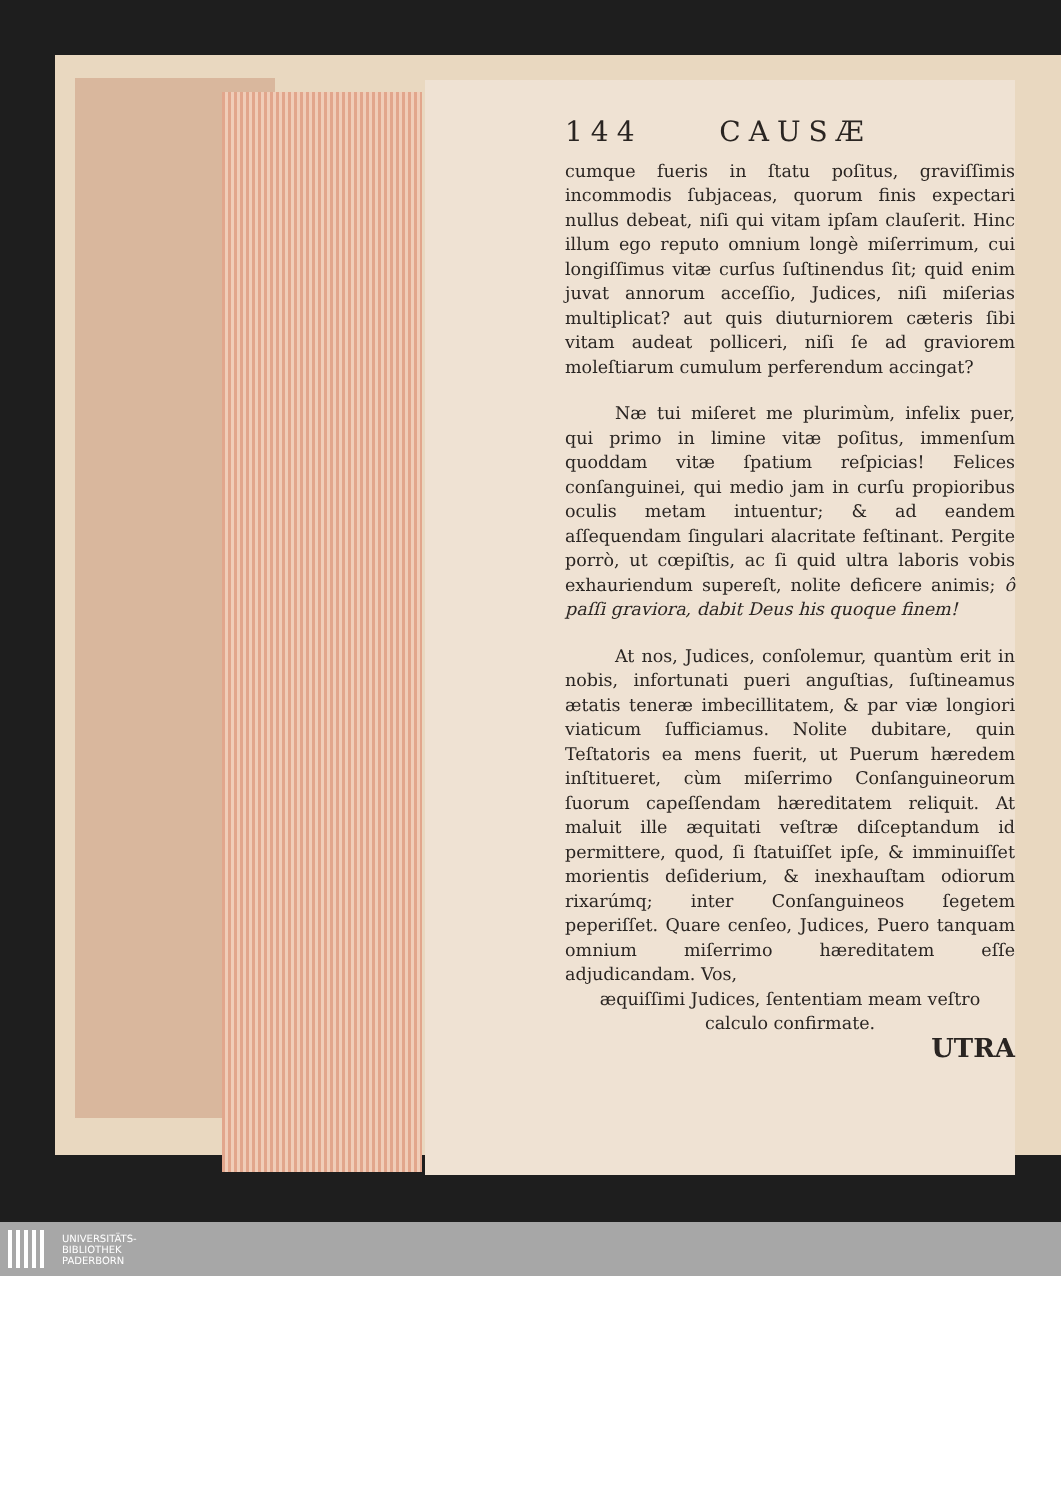144 CAUSÆ
cumque fueris in ſtatu poſitus, graviſſimis incommodis ſubjaceas, quorum finis expectari nullus debeat, niſi qui vitam ipſam clauſerit. Hinc illum ego reputo omnium longè miſerrimum, cui longiſſimus vitæ curſus ſuſtinendus ſit; quid enim juvat annorum acceſſio, Judices, niſi miſerias multiplicat? aut quis diuturniorem cæteris ſibi vitam audeat polliceri, niſi ſe ad graviorem moleſtiarum cumulum perferendum accingat?
Næ tui miſeret me plurimùm, infelix puer, qui primo in limine vitæ poſitus, immenſum quoddam vitæ ſpatium reſpicias! Felices conſanguinei, qui medio jam in curſu propioribus oculis metam intuentur; & ad eandem aſſequendam ſingulari alacritate feſtinant. Pergite porrò, ut cœpiſtis, ac ſi quid ultra laboris vobis exhauriendum supereſt, nolite deficere animis; ô paſſi graviora, dabit Deus his quoque finem!
At nos, Judices, conſolemur, quantùm erit in nobis, infortunati pueri anguſtias, ſuſtineamus ætatis teneræ imbecillitatem, & par viæ longiori viaticum ſufficiamus. Nolite dubitare, quin Teſtatoris ea mens fuerit, ut Puerum hæredem inſtitueret, cùm miſerrimo Conſanguineorum ſuorum capeſſendam hæreditatem reliquit. At maluit ille æquitati veſtræ diſceptandum id permittere, quod, ſi ſtatuiſſet ipſe, & imminuiſſet morientis deſiderium, & inexhauſtam odiorum rixarúmq; inter Conſanguineos ſegetem peperiſſet. Quare cenſeo, Judices, Puero tanquam omnium miſerrimo hæreditatem eſſe adjudicandam. Vos,
æquiſſimi Judices, ſententiam meam veſtro
calculo confirmate.
UTRA
UNIVERSITÄTS-
BIBLIOTHEK
PADERBORN